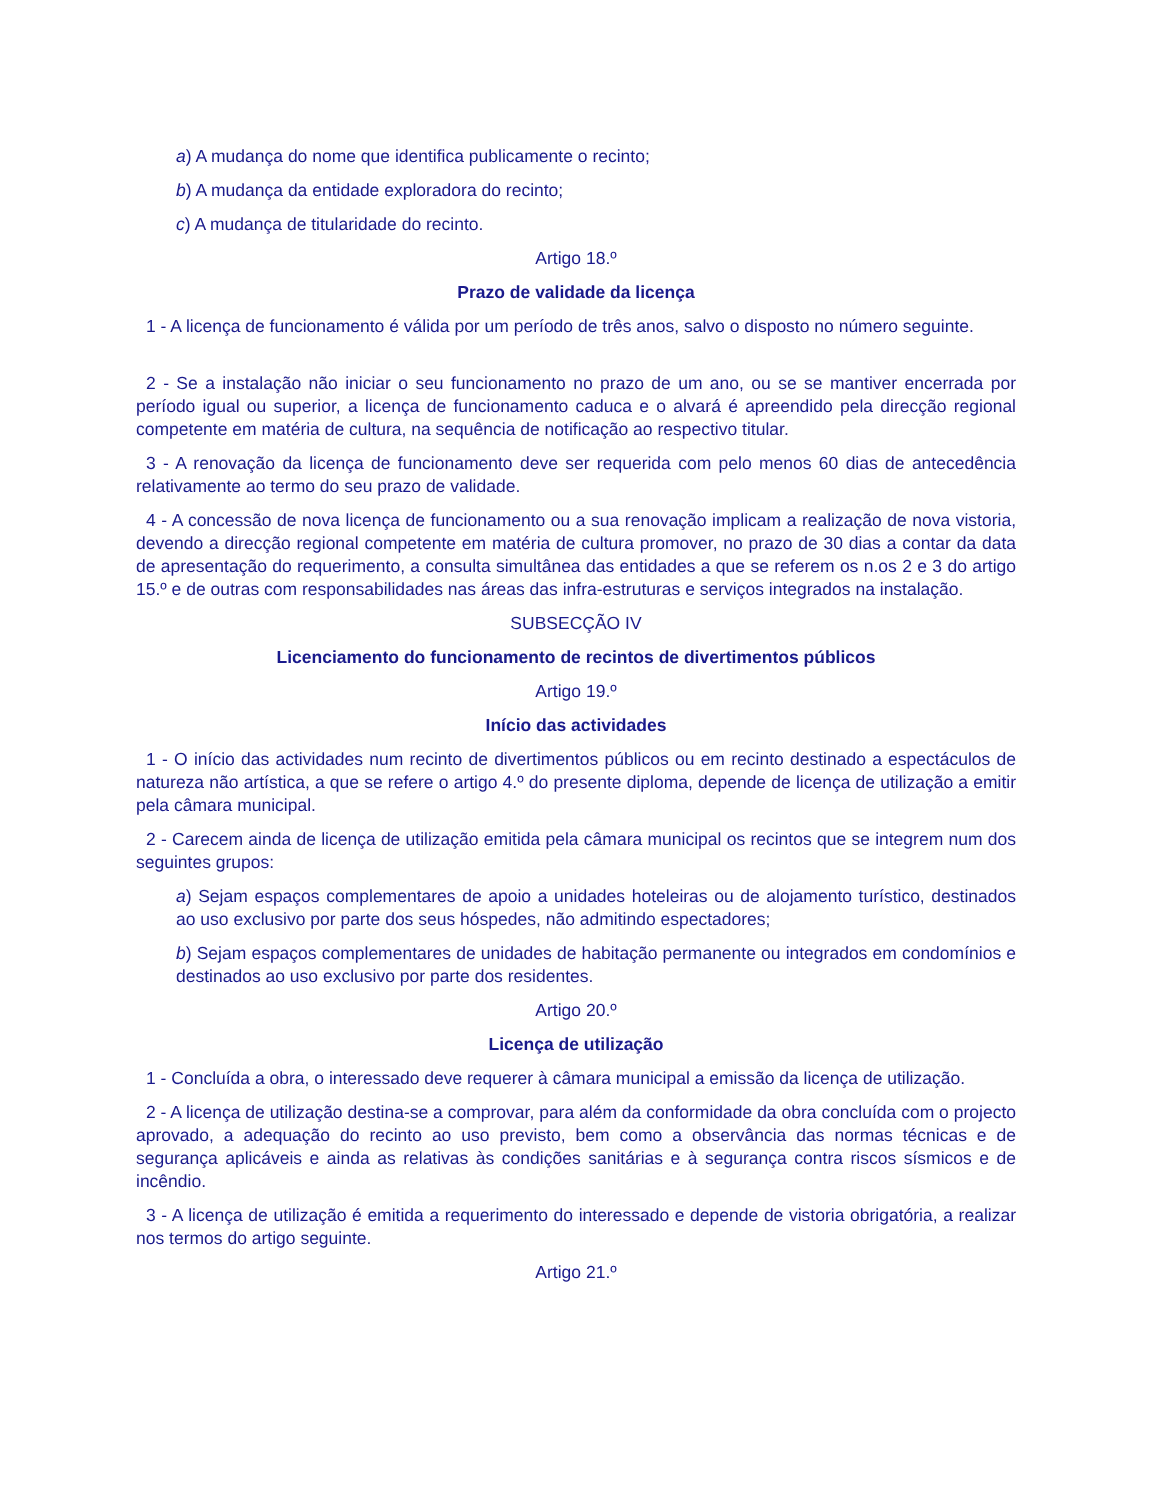a) A mudança do nome que identifica publicamente o recinto;
b) A mudança da entidade exploradora do recinto;
c) A mudança de titularidade do recinto.
Artigo 18.º
Prazo de validade da licença
1 - A licença de funcionamento é válida por um período de três anos, salvo o disposto no número seguinte.
2 - Se a instalação não iniciar o seu funcionamento no prazo de um ano, ou se se mantiver encerrada por período igual ou superior, a licença de funcionamento caduca e o alvará é apreendido pela direcção regional competente em matéria de cultura, na sequência de notificação ao respectivo titular.
3 - A renovação da licença de funcionamento deve ser requerida com pelo menos 60 dias de antecedência relativamente ao termo do seu prazo de validade.
4 - A concessão de nova licença de funcionamento ou a sua renovação implicam a realização de nova vistoria, devendo a direcção regional competente em matéria de cultura promover, no prazo de 30 dias a contar da data de apresentação do requerimento, a consulta simultânea das entidades a que se referem os n.os 2 e 3 do artigo 15.º e de outras com responsabilidades nas áreas das infra-estruturas e serviços integrados na instalação.
SUBSECÇÃO IV
Licenciamento do funcionamento de recintos de divertimentos públicos
Artigo 19.º
Início das actividades
1 - O início das actividades num recinto de divertimentos públicos ou em recinto destinado a espectáculos de natureza não artística, a que se refere o artigo 4.º do presente diploma, depende de licença de utilização a emitir pela câmara municipal.
2 - Carecem ainda de licença de utilização emitida pela câmara municipal os recintos que se integrem num dos seguintes grupos:
a) Sejam espaços complementares de apoio a unidades hoteleiras ou de alojamento turístico, destinados ao uso exclusivo por parte dos seus hóspedes, não admitindo espectadores;
b) Sejam espaços complementares de unidades de habitação permanente ou integrados em condomínios e destinados ao uso exclusivo por parte dos residentes.
Artigo 20.º
Licença de utilização
1 - Concluída a obra, o interessado deve requerer à câmara municipal a emissão da licença de utilização.
2 - A licença de utilização destina-se a comprovar, para além da conformidade da obra concluída com o projecto aprovado, a adequação do recinto ao uso previsto, bem como a observância das normas técnicas e de segurança aplicáveis e ainda as relativas às condições sanitárias e à segurança contra riscos sísmicos e de incêndio.
3 - A licença de utilização é emitida a requerimento do interessado e depende de vistoria obrigatória, a realizar nos termos do artigo seguinte.
Artigo 21.º